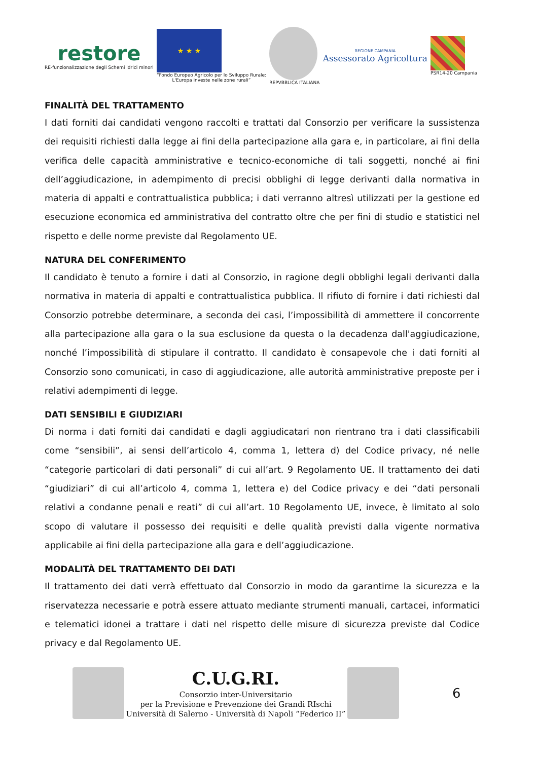restore
RE-funzionalizzazione degli Schemi idrici minori
★ ★ ★
“Fondo Europeo Agricolo per lo Sviluppo Rurale:
L'Europa investe nelle zone rurali”
REPVBBLICA ITALIANA
REGIONE CAMPANIA
Assessorato Agricoltura
PSR14-20 Campania
FINALITÀ DEL TRATTAMENTO
I dati forniti dai candidati vengono raccolti e trattati dal Consorzio per verificare la sussistenza dei requisiti richiesti dalla legge ai fini della partecipazione alla gara e, in particolare, ai fini della verifica delle capacità amministrative e tecnico-economiche di tali soggetti, nonché ai fini dell’aggiudicazione, in adempimento di precisi obblighi di legge derivanti dalla normativa in materia di appalti e contrattualistica pubblica; i dati verranno altresì utilizzati per la gestione ed esecuzione economica ed amministrativa del contratto oltre che per fini di studio e statistici nel rispetto e delle norme previste dal Regolamento UE.
NATURA DEL CONFERIMENTO
Il candidato è tenuto a fornire i dati al Consorzio, in ragione degli obblighi legali derivanti dalla normativa in materia di appalti e contrattualistica pubblica. Il rifiuto di fornire i dati richiesti dal Consorzio potrebbe determinare, a seconda dei casi, l’impossibilità di ammettere il concorrente alla partecipazione alla gara o la sua esclusione da questa o la decadenza dall'aggiudicazione, nonché l’impossibilità di stipulare il contratto. Il candidato è consapevole che i dati forniti al Consorzio sono comunicati, in caso di aggiudicazione, alle autorità amministrative preposte per i relativi adempimenti di legge.
DATI SENSIBILI E GIUDIZIARI
Di norma i dati forniti dai candidati e dagli aggiudicatari non rientrano tra i dati classificabili come “sensibili”, ai sensi dell’articolo 4, comma 1, lettera d) del Codice privacy, né nelle “categorie particolari di dati personali” di cui all’art. 9 Regolamento UE. Il trattamento dei dati “giudiziari” di cui all’articolo 4, comma 1, lettera e) del Codice privacy e dei “dati personali relativi a condanne penali e reati” di cui all’art. 10 Regolamento UE, invece, è limitato al solo scopo di valutare il possesso dei requisiti e delle qualità previsti dalla vigente normativa applicabile ai fini della partecipazione alla gara e dell’aggiudicazione.
MODALITÀ DEL TRATTAMENTO DEI DATI
Il trattamento dei dati verrà effettuato dal Consorzio in modo da garantirne la sicurezza e la riservatezza necessarie e potrà essere attuato mediante strumenti manuali, cartacei, informatici e telematici idonei a trattare i dati nel rispetto delle misure di sicurezza previste dal Codice privacy e dal Regolamento UE.
C.U.G.RI.
Consorzio inter-Universitario
per la Previsione e Prevenzione dei Grandi RIschi
Università di Salerno - Università di Napoli “Federico II”
6